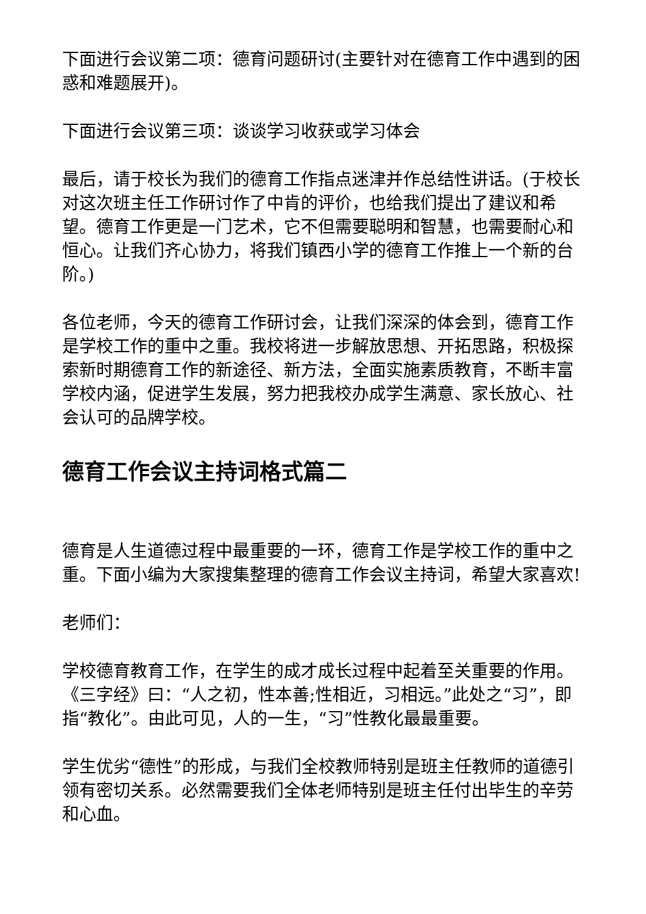下面进行会议第二项：德育问题研讨(主要针对在德育工作中遇到的困惑和难题展开)。
下面进行会议第三项：谈谈学习收获或学习体会
最后，请于校长为我们的德育工作指点迷津并作总结性讲话。(于校长对这次班主任工作研讨作了中肯的评价，也给我们提出了建议和希望。德育工作更是一门艺术，它不但需要聪明和智慧，也需要耐心和恒心。让我们齐心协力，将我们镇西小学的德育工作推上一个新的台阶。)
各位老师，今天的德育工作研讨会，让我们深深的体会到，德育工作是学校工作的重中之重。我校将进一步解放思想、开拓思路，积极探索新时期德育工作的新途径、新方法，全面实施素质教育，不断丰富学校内涵，促进学生发展，努力把我校办成学生满意、家长放心、社会认可的品牌学校。
德育工作会议主持词格式篇二
德育是人生道德过程中最重要的一环，德育工作是学校工作的重中之重。下面小编为大家搜集整理的德育工作会议主持词，希望大家喜欢!
老师们：
学校德育教育工作，在学生的成才成长过程中起着至关重要的作用。《三字经》曰：“人之初，性本善;性相近，习相远。”此处之“习”，即指“教化”。由此可见，人的一生，“习”性教化最最重要。
学生优劣“德性”的形成，与我们全校教师特别是班主任教师的道德引领有密切关系。必然需要我们全体老师特别是班主任付出毕生的辛劳和心血。